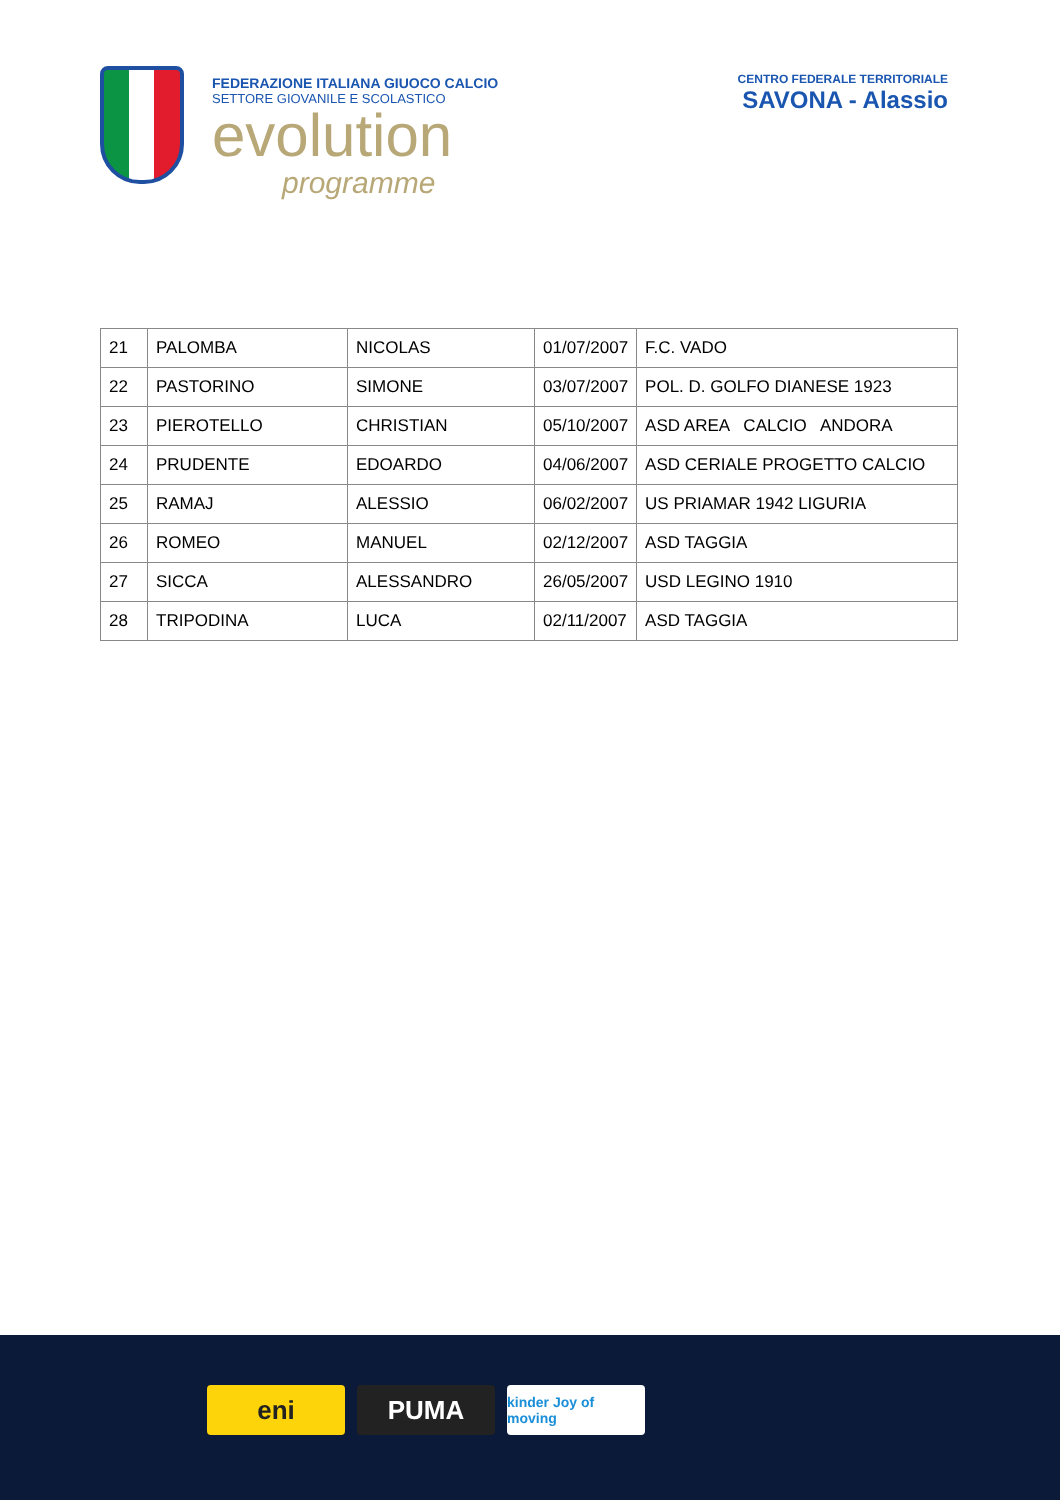FEDERAZIONE ITALIANA GIUOCO CALCIO
SETTORE GIOVANILE E SCOLASTICO
evolution
programme
CENTRO FEDERALE TERRITORIALE
SAVONA - Alassio
| 21 | PALOMBA | NICOLAS | 01/07/2007 | F.C. VADO |
| 22 | PASTORINO | SIMONE | 03/07/2007 | POL. D. GOLFO DIANESE 1923 |
| 23 | PIEROTELLO | CHRISTIAN | 05/10/2007 | ASD AREA CALCIO ANDORA |
| 24 | PRUDENTE | EDOARDO | 04/06/2007 | ASD CERIALE PROGETTO CALCIO |
| 25 | RAMAJ | ALESSIO | 06/02/2007 | US PRIAMAR 1942 LIGURIA |
| 26 | ROMEO | MANUEL | 02/12/2007 | ASD TAGGIA |
| 27 | SICCA | ALESSANDRO | 26/05/2007 | USD LEGINO 1910 |
| 28 | TRIPODINA | LUCA | 02/11/2007 | ASD TAGGIA |
eni PUMA
kinder Joy of moving